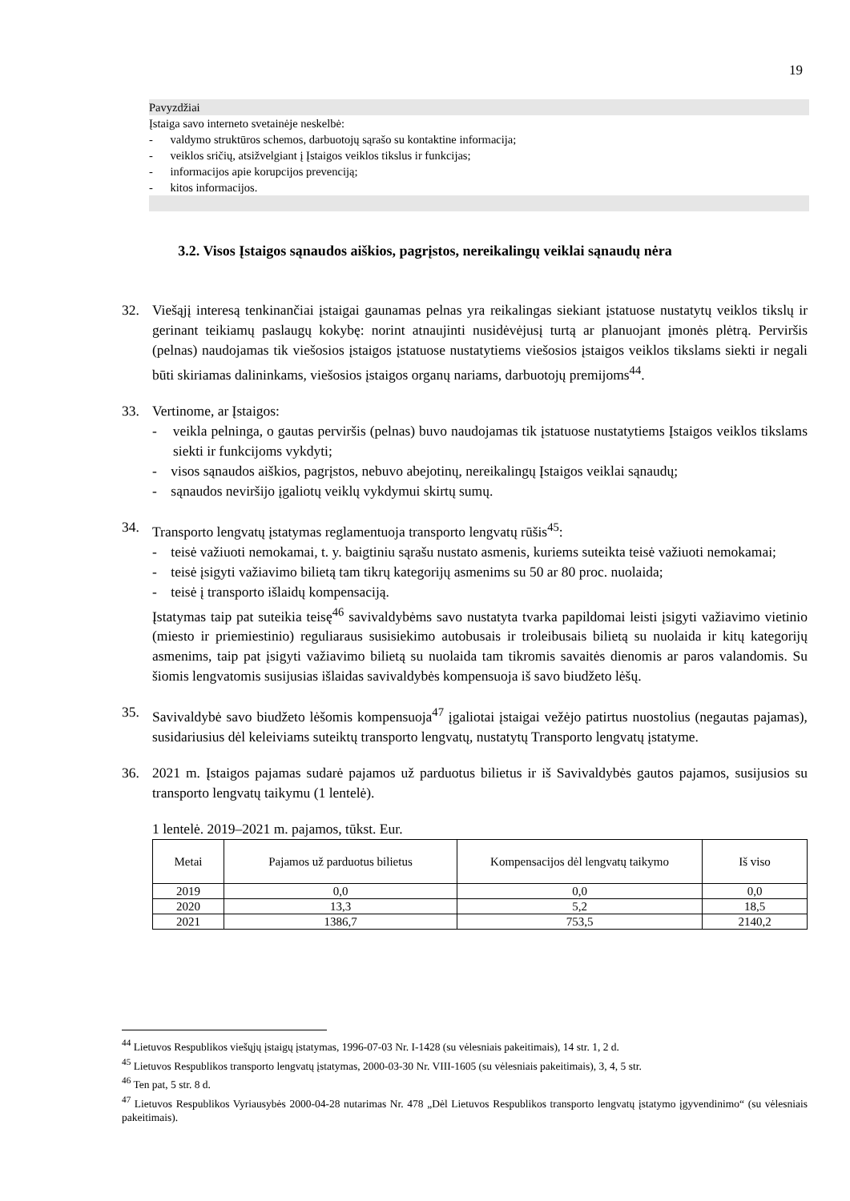19
Pavyzdžiai
Įstaiga savo interneto svetainėje neskelbė:
- valdymo struktūros schemos, darbuotojų sąrašo su kontaktine informacija;
- veiklos sričių, atsižvelgiant į Įstaigos veiklos tikslus ir funkcijas;
- informacijos apie korupcijos prevenciją;
- kitos informacijos.
3.2. Visos Įstaigos sąnaudos aiškios, pagrįstos, nereikalingų veiklai sąnaudų nėra
32. Viešąjį interesą tenkinančiai įstaigai gaunamas pelnas yra reikalingas siekiant įstatuose nustatytų veiklos tikslų ir gerinant teikiamų paslaugų kokybę: norint atnaujinti nusidėvėjusį turtą ar planuojant įmonės plėtrą. Perviršis (pelnas) naudojamas tik viešosios įstaigos įstatuose nustatytiems viešosios įstaigos veiklos tikslams siekti ir negali būti skiriamas dalininkams, viešosios įstaigos organų nariams, darbuotojų premijoms<sup>44</sup>.
33. Vertinome, ar Įstaigos:
- veikla pelninga, o gautas perviršis (pelnas) buvo naudojamas tik įstatuose nustatytiems Įstaigos veiklos tikslams siekti ir funkcijoms vykdyti;
- visos sąnaudos aiškios, pagrįstos, nebuvo abejotinų, nereikalingų Įstaigos veiklai sąnaudų;
- sąnaudos neviršijo įgaliotų veiklų vykdymui skirtų sumų.
34. Transporto lengvatų įstatymas reglamentuoja transporto lengvatų rūšis<sup>45</sup>:
- teisė važiuoti nemokamai, t. y. baigtiniu sąrašu nustato asmenis, kuriems suteikta teisė važiuoti nemokamai;
- teisė įsigyti važiavimo bilietą tam tikrų kategorijų asmenims su 50 ar 80 proc. nuolaida;
- teisė į transporto išlaidų kompensaciją.
Įstatymas taip pat suteikia teisę<sup>46</sup> savivaldybėms savo nustatyta tvarka papildomai leisti įsigyti važiavimo vietinio (miesto ir priemiestinio) reguliaraus susisiekimo autobusais ir troleibusais bilietą su nuolaida ir kitų kategorijų asmenims, taip pat įsigyti važiavimo bilietą su nuolaida tam tikromis savaitės dienomis ar paros valandomis. Su šiomis lengvatomis susijusias išlaidas savivaldybės kompensuoja iš savo biudžeto lėšų.
35. Savivaldybė savo biudžeto lėšomis kompensuoja<sup>47</sup> įgaliotai įstaigai vežėjo patirtus nuostolius (negautas pajamas), susidariusius dėl keleiviams suteiktų transporto lengvatų, nustatytų Transporto lengvatų įstatyme.
36. 2021 m. Įstaigos pajamas sudarė pajamos už parduotus bilietus ir iš Savivaldybės gautos pajamos, susijusios su transporto lengvatų taikymu (1 lentelė).
1 lentelė. 2019–2021 m. pajamos, tūkst. Eur.
| Metai | Pajamos už parduotus bilietus | Kompensacijos dėl lengvatų taikymo | Iš viso |
| --- | --- | --- | --- |
| 2019 | 0,0 | 0,0 | 0,0 |
| 2020 | 13,3 | 5,2 | 18,5 |
| 2021 | 1386,7 | 753,5 | 2140,2 |
<sup>44</sup> Lietuvos Respublikos viešųjų įstaigų įstatymas, 1996-07-03 Nr. I-1428 (su vėlesniais pakeitimais), 14 str. 1, 2 d.
<sup>45</sup> Lietuvos Respublikos transporto lengvatų įstatymas, 2000-03-30 Nr. VIII-1605 (su vėlesniais pakeitimais), 3, 4, 5 str.
<sup>46</sup> Ten pat, 5 str. 8 d.
<sup>47</sup> Lietuvos Respublikos Vyriausybės 2000-04-28 nutarimas Nr. 478 „Dėl Lietuvos Respublikos transporto lengvatų įstatymo įgyvendinimo“ (su vėlesniais pakeitimais).